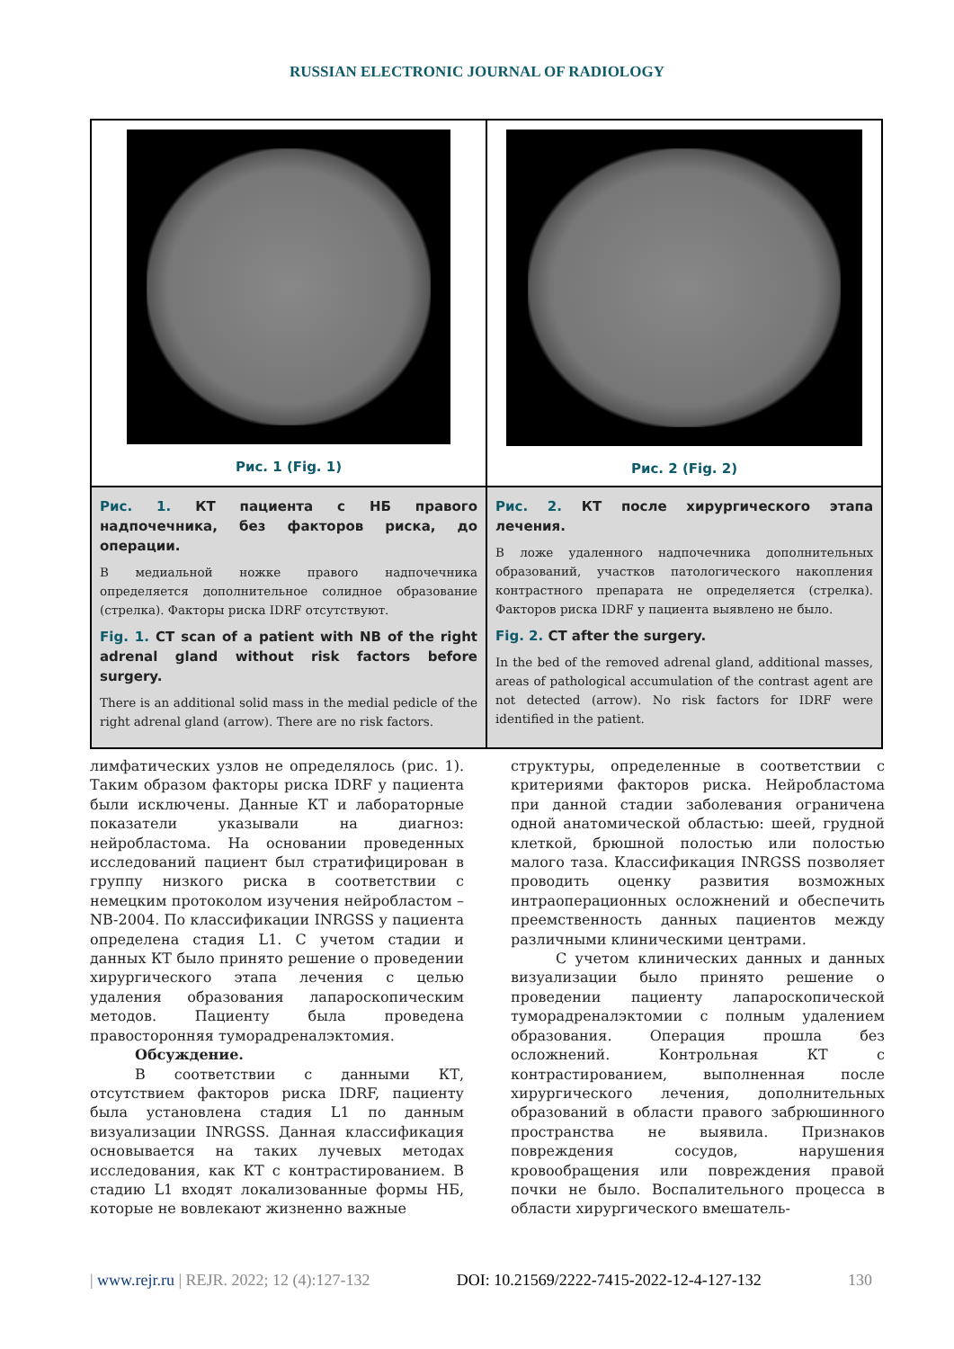RUSSIAN ELECTRONIC JOURNAL OF RADIOLOGY
Рис. 1 (Fig. 1)
Рис. 2 (Fig. 2)
Рис. 1. КТ пациента с НБ правого надпочечника, без факторов риска, до операции.
В медиальной ножке правого надпочечника определяется дополнительное солидное образование (стрелка). Факторы риска IDRF отсутствуют.
Fig. 1. CT scan of a patient with NB of the right adrenal gland without risk factors before surgery.
There is an additional solid mass in the medial pedicle of the right adrenal gland (arrow). There are no risk factors.
Рис. 2. КТ после хирургического этапа лечения.
В ложе удаленного надпочечника дополнительных образований, участков патологического накопления контрастного препарата не определяется (стрелка). Факторов риска IDRF у пациента выявлено не было.
Fig. 2. CT after the surgery.
In the bed of the removed adrenal gland, additional masses, areas of pathological accumulation of the contrast agent are not detected (arrow). No risk factors for IDRF were identified in the patient.
лимфатических узлов не определялось (рис. 1). Таким образом факторы риска IDRF у пациента были исключены. Данные КТ и лабораторные показатели указывали на диагноз: нейробластома. На основании проведенных исследований пациент был стратифицирован в группу низкого риска в соответствии с немецким протоколом изучения нейробластом – NB-2004. По классификации INRGSS у пациента определена стадия L1. С учетом стадии и данных КТ было принято решение о проведении хирургического этапа лечения с целью удаления образования лапароскопическим методов. Пациенту была проведена правосторонняя тумoрадреналэктомия.
Обсуждение.
В соответствии с данными КТ, отсутствием факторов риска IDRF, пациенту была установлена стадия L1 по данным визуализации INRGSS. Данная классификация основывается на таких лучевых методах исследования, как КТ с контрастированием. В стадию L1 входят локализованные формы НБ, которые не вовлекают жизненно важные
структуры, определенные в соответствии с критериями факторов риска. Нейробластома при данной стадии заболевания ограничена одной анатомической областью: шеей, грудной клеткой, брюшной полостью или полостью малого таза. Классификация INRGSS позволяет проводить оценку развития возможных интраоперационных осложнений и обеспечить преемственность данных пациентов между различными клиническими центрами.
С учетом клинических данных и данных визуализации было принято решение о проведении пациенту лапароскопической туморадреналэктомии с полным удалением образования. Операция прошла без осложнений. Контрольная КТ с контрастированием, выполненная после хирургического лечения, дополнительных образований в области правого забрюшинного пространства не выявила. Признаков повреждения сосудов, нарушения кровообращения или повреждения правой почки не было. Воспалительного процесса в области хирургического вмешатель-
| www.rejr.ru | REJR. 2022; 12 (4):127-132 DOI: 10.21569/2222-7415-2022-12-4-127-132 130